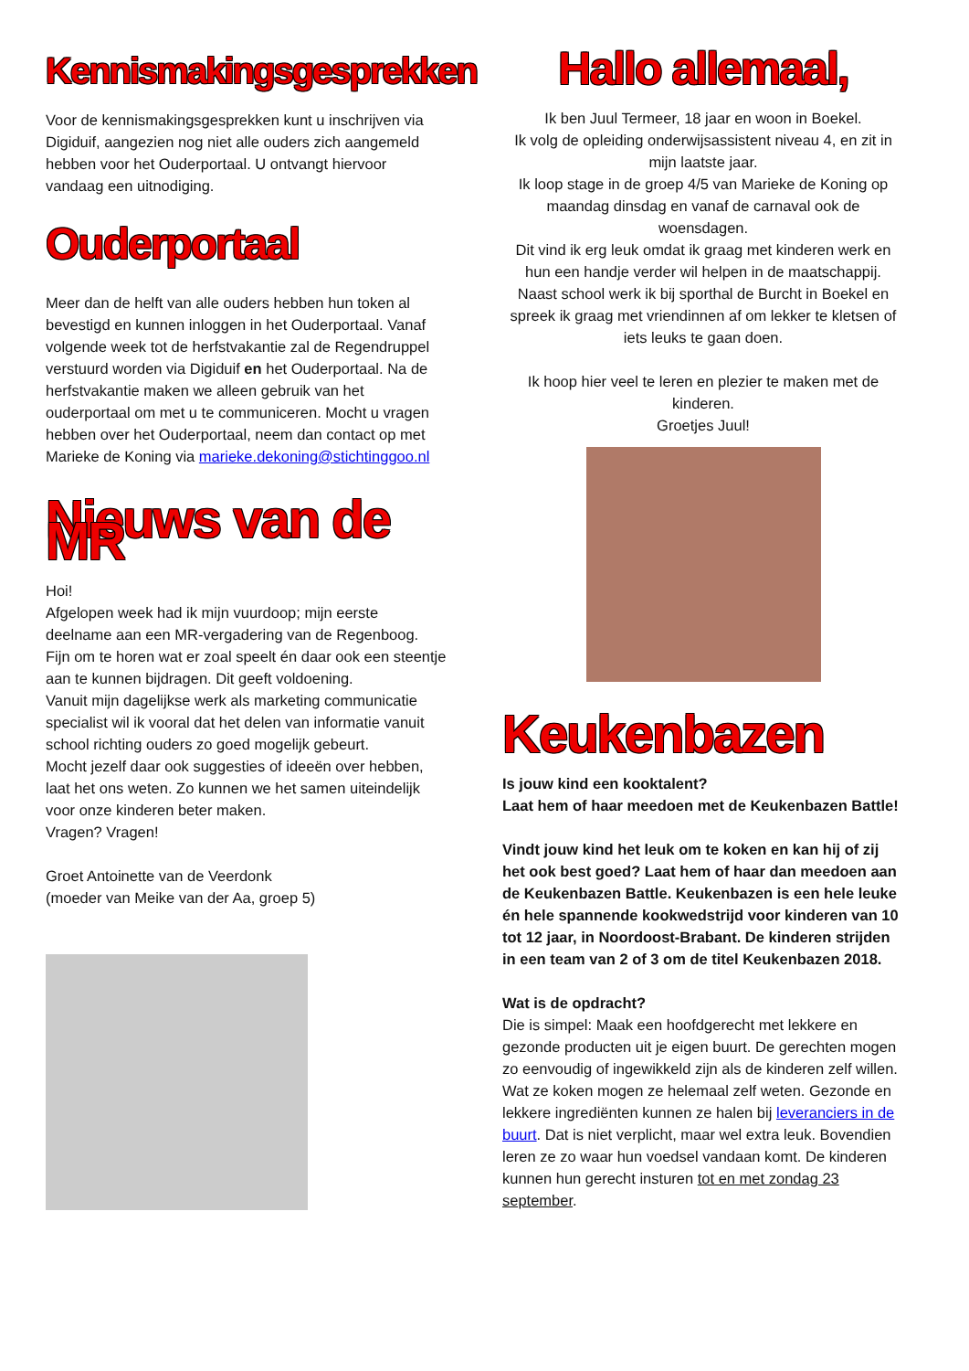Kennismakingsgesprekken
Voor de kennismakingsgesprekken kunt u inschrijven via Digiduif, aangezien nog niet alle ouders zich aangemeld hebben voor het Ouderportaal. U ontvangt hiervoor vandaag een uitnodiging.
Ouderportaal
Meer dan de helft van alle ouders hebben hun token al bevestigd en kunnen inloggen in het Ouderportaal. Vanaf volgende week tot de herfstvakantie zal de Regendruppel verstuurd worden via Digiduif en het Ouderportaal. Na de herfstvakantie maken we alleen gebruik van het ouderportaal om met u te communiceren. Mocht u vragen hebben over het Ouderportaal, neem dan contact op met Marieke de Koning via marieke.dekoning@stichtinggoo.nl
Nieuws van de MR
Hoi!
Afgelopen week had ik mijn vuurdoop; mijn eerste deelname aan een MR-vergadering van de Regenboog.
Fijn om te horen wat er zoal speelt én daar ook een steentje aan te kunnen bijdragen. Dit geeft voldoening.
Vanuit mijn dagelijkse werk als marketing communicatie specialist wil ik vooral dat het delen van informatie vanuit school richting ouders zo goed mogelijk gebeurt.
Mocht jezelf daar ook suggesties of ideeën over hebben, laat het ons weten. Zo kunnen we het samen uiteindelijk voor onze kinderen beter maken.
Vragen? Vragen!
Groet Antoinette van de Veerdonk
(moeder van Meike van der Aa, groep 5)
Hallo allemaal,
Ik ben Juul Termeer, 18 jaar en woon in Boekel.
Ik volg de opleiding onderwijsassistent niveau 4, en zit in mijn laatste jaar.
Ik loop stage in de groep 4/5 van Marieke de Koning op maandag dinsdag en vanaf de carnaval ook de woensdagen.
Dit vind ik erg leuk omdat ik graag met kinderen werk en hun een handje verder wil helpen in de maatschappij.
Naast school werk ik bij sporthal de Burcht in Boekel en spreek ik graag met vriendinnen af om lekker te kletsen of iets leuks te gaan doen.
Ik hoop hier veel te leren en plezier te maken met de kinderen.
Groetjes Juul!
Keukenbazen
Is jouw kind een kooktalent?
Laat hem of haar meedoen met de Keukenbazen Battle!
Vindt jouw kind het leuk om te koken en kan hij of zij het ook best goed? Laat hem of haar dan meedoen aan de Keukenbazen Battle. Keukenbazen is een hele leuke én hele spannende kookwedstrijd voor kinderen van 10 tot 12 jaar, in Noordoost-Brabant. De kinderen strijden in een team van 2 of 3 om de titel Keukenbazen 2018.
Wat is de opdracht?
Die is simpel: Maak een hoofdgerecht met lekkere en gezonde producten uit je eigen buurt. De gerechten mogen zo eenvoudig of ingewikkeld zijn als de kinderen zelf willen. Wat ze koken mogen ze helemaal zelf weten. Gezonde en lekkere ingrediënten kunnen ze halen bij leveranciers in de buurt. Dat is niet verplicht, maar wel extra leuk. Bovendien leren ze zo waar hun voedsel vandaan komt. De kinderen kunnen hun gerecht insturen tot en met zondag 23 september.